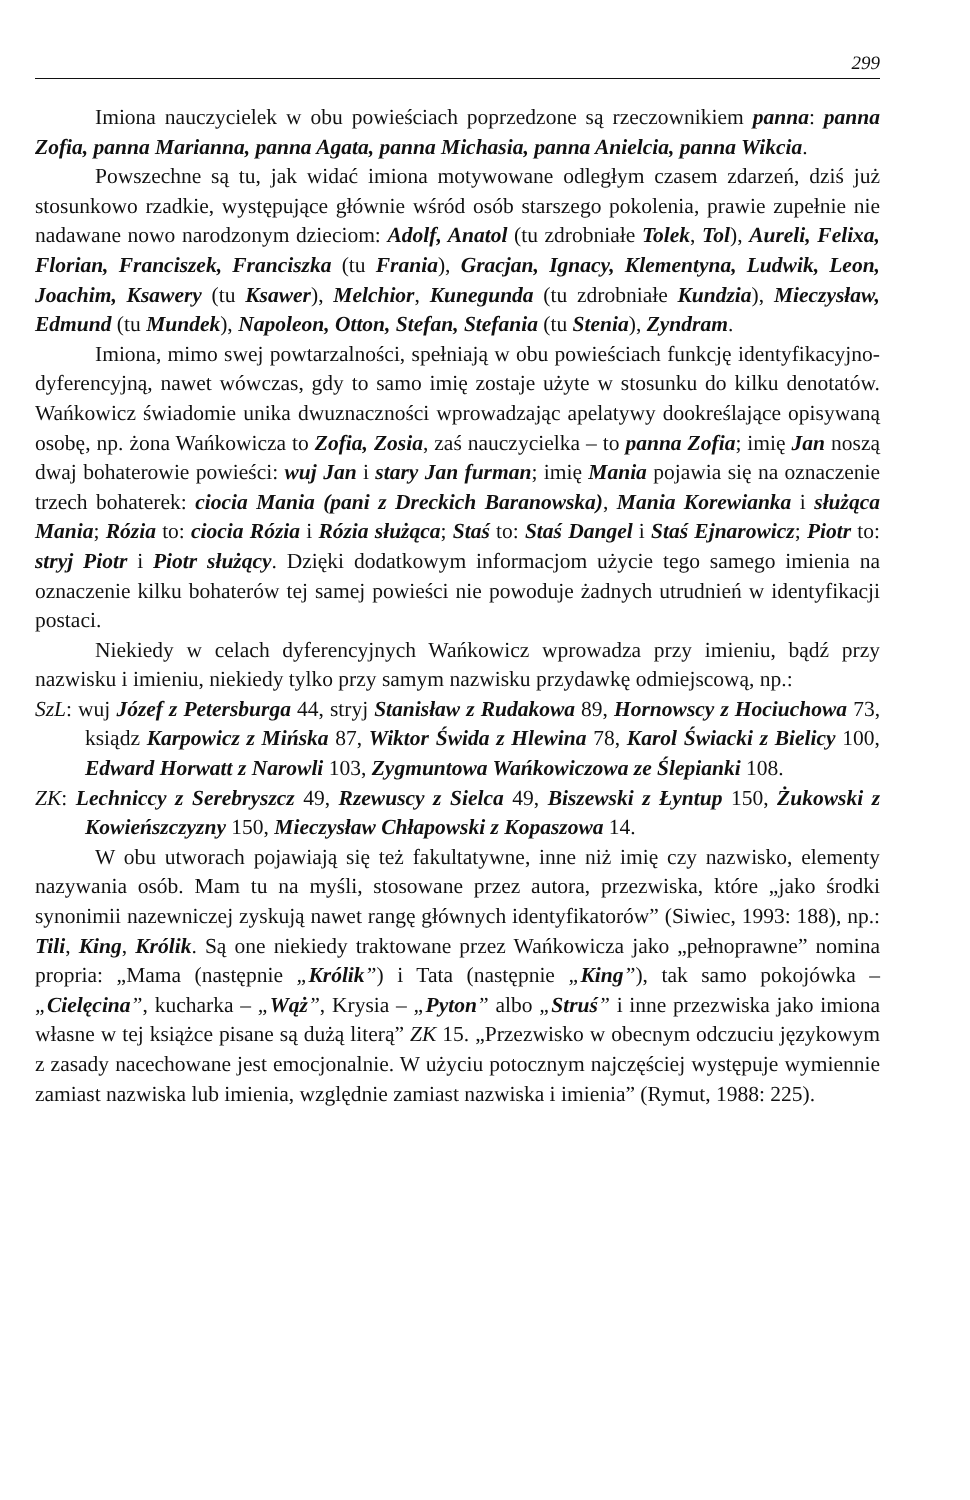299
Imiona nauczycielek w obu powieściach poprzedzone są rzeczownikiem panna: panna Zofia, panna Marianna, panna Agata, panna Michasia, panna Anielcia, panna Wikcia.
Powszechne są tu, jak widać imiona motywowane odległym czasem zdarzeń, dziś już stosunkowo rzadkie, występujące głównie wśród osób starszego pokolenia, prawie zupełnie nie nadawane nowo narodzonym dzieciom: Adolf, Anatol (tu zdrobniałe Tolek, Tol), Aureli, Felixa, Florian, Franciszek, Franciszka (tu Frania), Gracjan, Ignacy, Klementyna, Ludwik, Leon, Joachim, Ksawery (tu Ksawer), Melchior, Kunegunda (tu zdrobniałe Kundzia), Mieczysław, Edmund (tu Mundek), Napoleon, Otton, Stefan, Stefania (tu Stenia), Zyndram.
Imiona, mimo swej powtarzalności, spełniają w obu powieściach funkcję identyfikacyjno-dyferencyjną, nawet wówczas, gdy to samo imię zostaje użyte w stosunku do kilku denotatów. Wańkowicz świadomie unika dwuznaczności wprowadzając apelatywy dookreślające opisywaną osobę, np. żona Wańkowicza to Zofia, Zosia, zaś nauczycielka – to panna Zofia; imię Jan noszą dwaj bohaterowie powieści: wuj Jan i stary Jan furman; imię Mania pojawia się na oznaczenie trzech bohaterek: ciocia Mania (pani z Dreckich Baranowska), Mania Korewianka i służąca Mania; Rózia to: ciocia Rózia i Rózia służąca; Staś to: Staś Dangel i Staś Ejnarowicz; Piotr to: stryj Piotr i Piotr służący. Dzięki dodatkowym informacjom użycie tego samego imienia na oznaczenie kilku bohaterów tej samej powieści nie powoduje żadnych utrudnień w identyfikacji postaci.
Niekiedy w celach dyferencyjnych Wańkowicz wprowadza przy imieniu, bądź przy nazwisku i imieniu, niekiedy tylko przy samym nazwisku przydawkę odmiejscową, np.:
SzL: wuj Józef z Petersburga 44, stryj Stanisław z Rudakowa 89, Hornowscy z Hociuchowa 73, ksiądz Karpowicz z Mińska 87, Wiktor Świda z Hlewina 78, Karol Świacki z Bielicy 100, Edward Horwatt z Narowli 103, Zygmuntowa Wańkowiczowa ze Ślepianki 108.
ZK: Lechniccy z Serebryszcz 49, Rzewuscy z Sielca 49, Biszewski z Łyntup 150, Żukowski z Kowieńszczyzny 150, Mieczysław Chłapowski z Kopaszowa 14.
W obu utworach pojawiają się też fakultatywne, inne niż imię czy nazwisko, elementy nazywania osób. Mam tu na myśli, stosowane przez autora, przezwiska, które „jako środki synonimii nazewniczej zyskują nawet rangę głównych identyfikatorów” (Siwiec, 1993: 188), np.: Tili, King, Królik. Są one niekiedy traktowane przez Wańkowicza jako „pełnoprawne” nomina propria: „Mama (następnie „Królik”) i Tata (następnie „King”), tak samo pokojówka – „Cielęcina”, kucharka – „Wąż”, Krysia – „Pyton” albo „Struś” i inne przezwiska jako imiona własne w tej książce pisane są dużą literą” ZK 15. „Przezwisko w obecnym odczuciu językowym z zasady nacechowane jest emocjonalnie. W użyciu potocznym najczęściej występuje wymiennie zamiast nazwiska lub imienia, względnie zamiast nazwiska i imienia” (Rymut, 1988: 225).